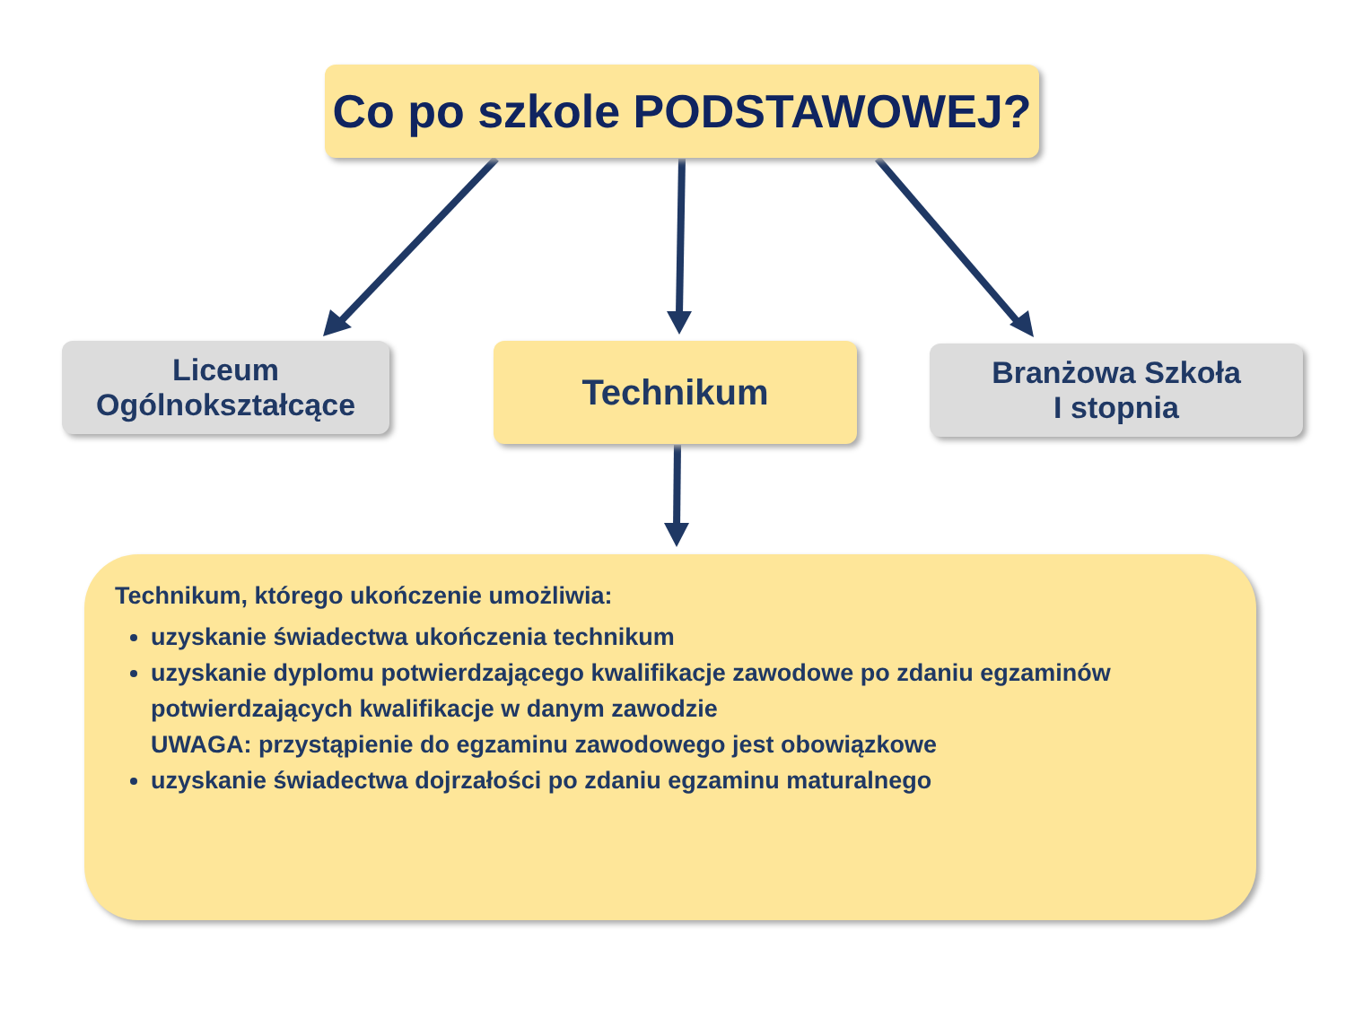Co po szkole PODSTAWOWEJ?
Liceum
Ogólnokształcące
Technikum
Branżowa Szkoła
I stopnia
Technikum, którego ukończenie umożliwia:
uzyskanie świadectwa ukończenia technikum
uzyskanie dyplomu potwierdzającego kwalifikacje zawodowe po zdaniu egzaminów potwierdzających kwalifikacje w danym zawodzie
UWAGA: przystąpienie do egzaminu zawodowego jest obowiązkowe
uzyskanie świadectwa dojrzałości po zdaniu egzaminu maturalnego